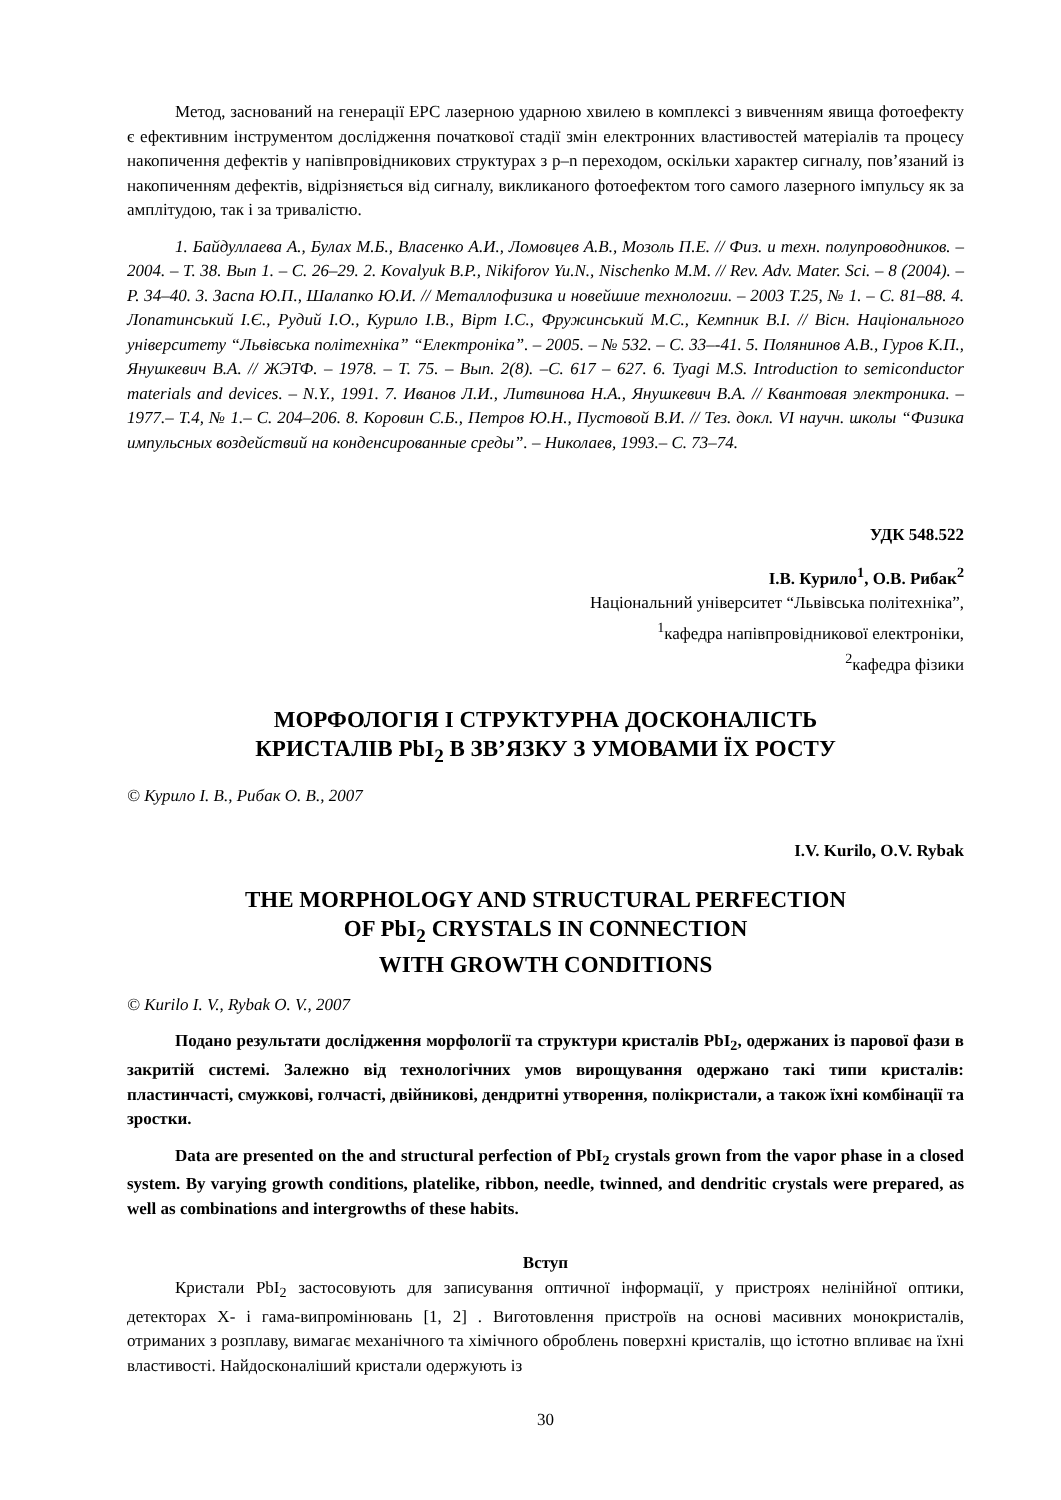Метод, заснований на генерації ЕРС лазерною ударною хвилею в комплексі з вивченням явища фотоефекту є ефективним інструментом дослідження початкової стадії змін електронних властивостей матеріалів та процесу накопичення дефектів у напівпровідникових структурах з p–n переходом, оскільки характер сигналу, пов’язаний із накопиченням дефектів, відрізняється від сигналу, викликаного фотоефектом того самого лазерного імпульсу як за амплітудою, так і за тривалістю.
1. Байдуллаева А., Булах М.Б., Власенко А.И., Ломовцев А.В., Мозоль П.Е. // Физ. и техн. полупроводников. – 2004. – Т. 38. Вып 1. – С. 26–29. 2. Kovalyuk B.P., Nikiforov Yu.N., Nischenko M.M. // Rev. Adv. Mater. Sci. – 8 (2004). – P. 34–40. 3. Заспа Ю.П., Шалапко Ю.И. // Металлофизика и новейшие технологии. – 2003 Т.25, № 1. – С. 81–88. 4. Лопатинський І.Є., Рудий І.О., Курило І.В., Вірт І.С., Фружинський М.С., Кемпник В.І. // Вісн. Національного університету “Львівська політехніка” “Електроніка”. – 2005. – № 532. – С. 33–-41. 5. Полянинов А.В., Гуров К.П., Янушкевич В.А. // ЖЭТФ. – 1978. – Т. 75. – Вып. 2(8). –С. 617 – 627. 6. Tyagi M.S. Introduction to semiconductor materials and devices. – N.Y., 1991. 7. Иванов Л.И., Литвинова Н.А., Янушкевич В.А. // Квантовая электроника. – 1977.– Т.4, № 1.– С. 204–206. 8. Коровин С.Б., Петров Ю.Н., Пустовой В.И. // Тез. докл. VI научн. школы “Физика импульсных воздействий на конденсированные среды”. – Николаев, 1993.– С. 73–74.
УДК 548.522
І.В. Курило<sup>1</sup>, О.В. Рибак<sup>2</sup>
Національний університет “Львівська політехніка”,
<sup>1</sup> кафедра напівпровідникової електроніки,
<sup>2</sup> кафедра фізики
МОРФОЛОГІЯ І СТРУКТУРНА ДОСКОНАЛІСТЬ
КРИСТАЛІВ PbI<sub>2</sub> В ЗВ’ЯЗКУ З УМОВАМИ ЇХ РОСТУ
© Курило І. В., Рибак О. В., 2007
I.V. Kurilo, O.V. Rybak
THE MORPHOLOGY AND STRUCTURAL PERFECTION
OF PbI<sub>2</sub> CRYSTALS IN CONNECTION
WITH GROWTH CONDITIONS
© Kurilo I. V., Rybak O. V., 2007
Подано результати дослідження морфології та структури кристалів PbI<sub>2</sub>, одержаних із парової фази в закритій системі. Залежно від технологічних умов вирощування одержано такі типи кристалів: пластинчасті, смужкові, голчасті, двійникові, дендритні утворення, полікристали, а також їхні комбінації та зростки.
Data are presented on the and structural perfection of PbI<sub>2</sub> crystals grown from the vapor phase in a closed system. By varying growth conditions, platelike, ribbon, needle, twinned, and dendritic crystals were prepared, as well as combinations and intergrowths of these habits.
Вступ
Кристали PbI<sub>2</sub> застосовують для записування оптичної інформації, у пристроях нелінійної оптики, детекторах Х- і гама-випромінювань [1, 2] . Виготовлення пристроїв на основі масивних монокристалів, отриманих з розплаву, вимагає механічного та хімічного оброблень поверхні кристалів, що істотно впливає на їхні властивості. Найдосконаліший кристали одержують із
30